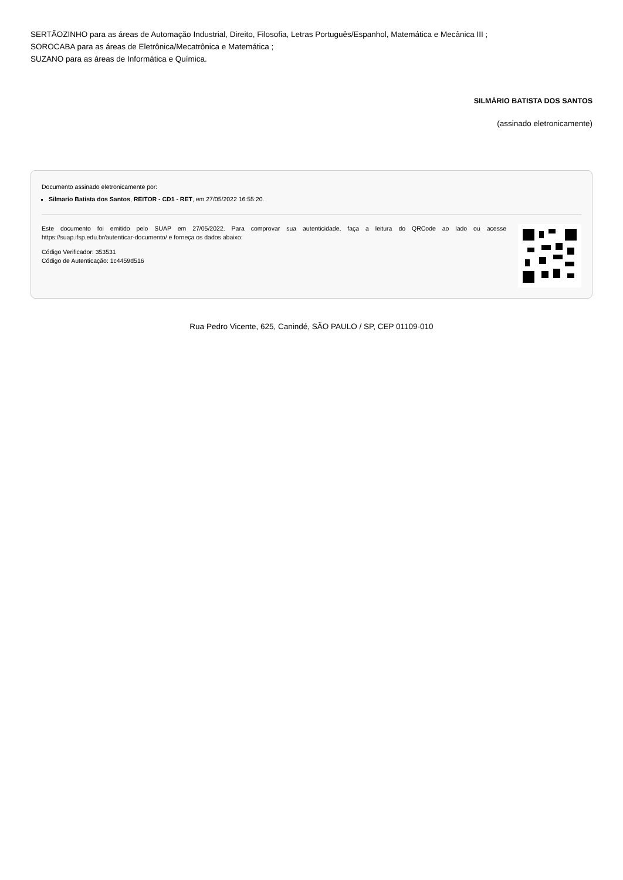SERTÃOZINHO para as áreas de Automação Industrial, Direito, Filosofia, Letras Português/Espanhol, Matemática e Mecânica III ;
SOROCABA para as áreas de Eletrônica/Mecatrônica e Matemática ;
SUZANO para as áreas de Informática e Química.
SILMÁRIO BATISTA DOS SANTOS
(assinado eletronicamente)
Documento assinado eletronicamente por:
Silmario Batista dos Santos, REITOR - CD1 - RET, em 27/05/2022 16:55:20.
Este documento foi emitido pelo SUAP em 27/05/2022. Para comprovar sua autenticidade, faça a leitura do QRCode ao lado ou acesse https://suap.ifsp.edu.br/autenticar-documento/ e forneça os dados abaixo:
Código Verificador: 353531
Código de Autenticação: 1c4459d516
Rua Pedro Vicente, 625, Canindé, SÃO PAULO / SP, CEP 01109-010